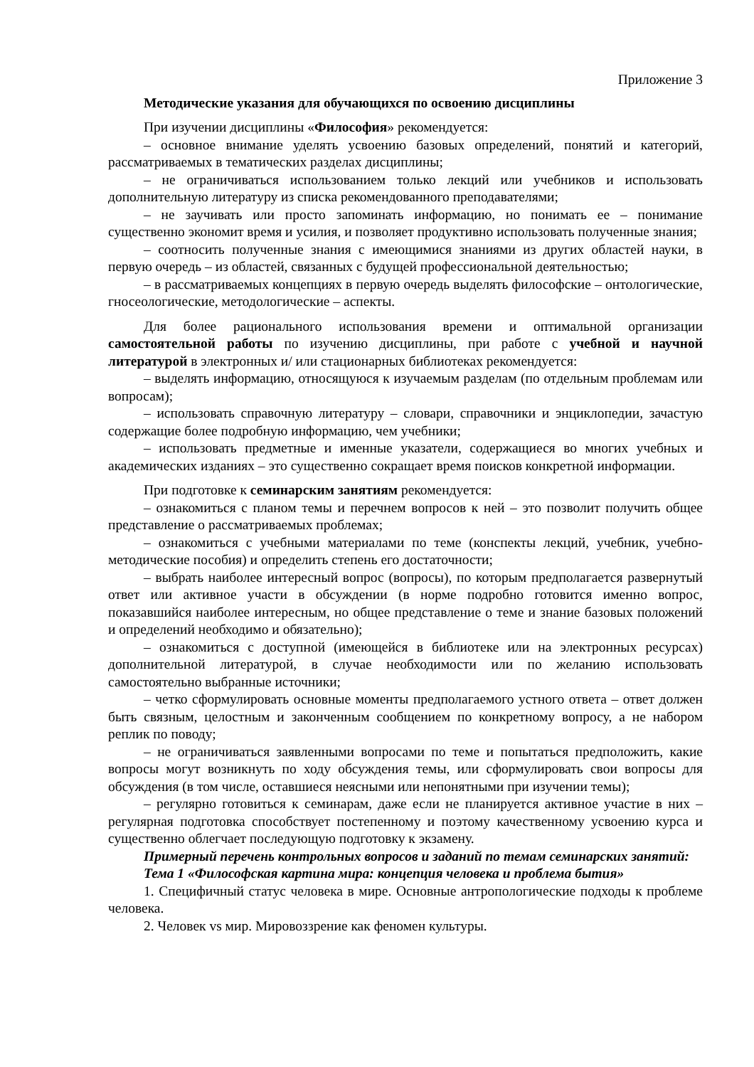Приложение 3
Методические указания для обучающихся по освоению дисциплины
При изучении дисциплины «Философия» рекомендуется:
– основное внимание уделять усвоению базовых определений, понятий и категорий, рассматриваемых в тематических разделах дисциплины;
– не ограничиваться использованием только лекций или учебников и использовать дополнительную литературу из списка рекомендованного преподавателями;
– не заучивать или просто запоминать информацию, но понимать ее – понимание существенно экономит время и усилия, и позволяет продуктивно использовать полученные знания;
– соотносить полученные знания с имеющимися знаниями из других областей науки, в первую очередь – из областей, связанных с будущей профессиональной деятельностью;
– в рассматриваемых концепциях в первую очередь выделять философские – онтологические, гносеологические, методологические – аспекты.
Для более рационального использования времени и оптимальной организации самостоятельной работы по изучению дисциплины, при работе с учебной и научной литературой в электронных и/ или стационарных библиотеках рекомендуется:
– выделять информацию, относящуюся к изучаемым разделам (по отдельным проблемам или вопросам);
– использовать справочную литературу – словари, справочники и энциклопедии, зачастую содержащие более подробную информацию, чем учебники;
– использовать предметные и именные указатели, содержащиеся во многих учебных и академических изданиях – это существенно сокращает время поисков конкретной информации.
При подготовке к семинарским занятиям рекомендуется:
– ознакомиться с планом темы и перечнем вопросов к ней – это позволит получить общее представление о рассматриваемых проблемах;
– ознакомиться с учебными материалами по теме (конспекты лекций, учебник, учебно-методические пособия) и определить степень его достаточности;
– выбрать наиболее интересный вопрос (вопросы), по которым предполагается развернутый ответ или активное участи в обсуждении (в норме подробно готовится именно вопрос, показавшийся наиболее интересным, но общее представление о теме и знание базовых положений и определений необходимо и обязательно);
– ознакомиться с доступной (имеющейся в библиотеке или на электронных ресурсах) дополнительной литературой, в случае необходимости или по желанию использовать самостоятельно выбранные источники;
– четко сформулировать основные моменты предполагаемого устного ответа – ответ должен быть связным, целостным и законченным сообщением по конкретному вопросу, а не набором реплик по поводу;
– не ограничиваться заявленными вопросами по теме и попытаться предположить, какие вопросы могут возникнуть по ходу обсуждения темы, или сформулировать свои вопросы для обсуждения (в том числе, оставшиеся неясными или непонятными при изучении темы);
– регулярно готовиться к семинарам, даже если не планируется активное участие в них – регулярная подготовка способствует постепенному и поэтому качественному усвоению курса и существенно облегчает последующую подготовку к экзамену.
Примерный перечень контрольных вопросов и заданий по темам семинарских занятий:
Тема 1 «Философская картина мира: концепция человека и проблема бытия»
1. Специфичный статус человека в мире. Основные антропологические подходы к проблеме человека.
2. Человек vs мир. Мировоззрение как феномен культуры.